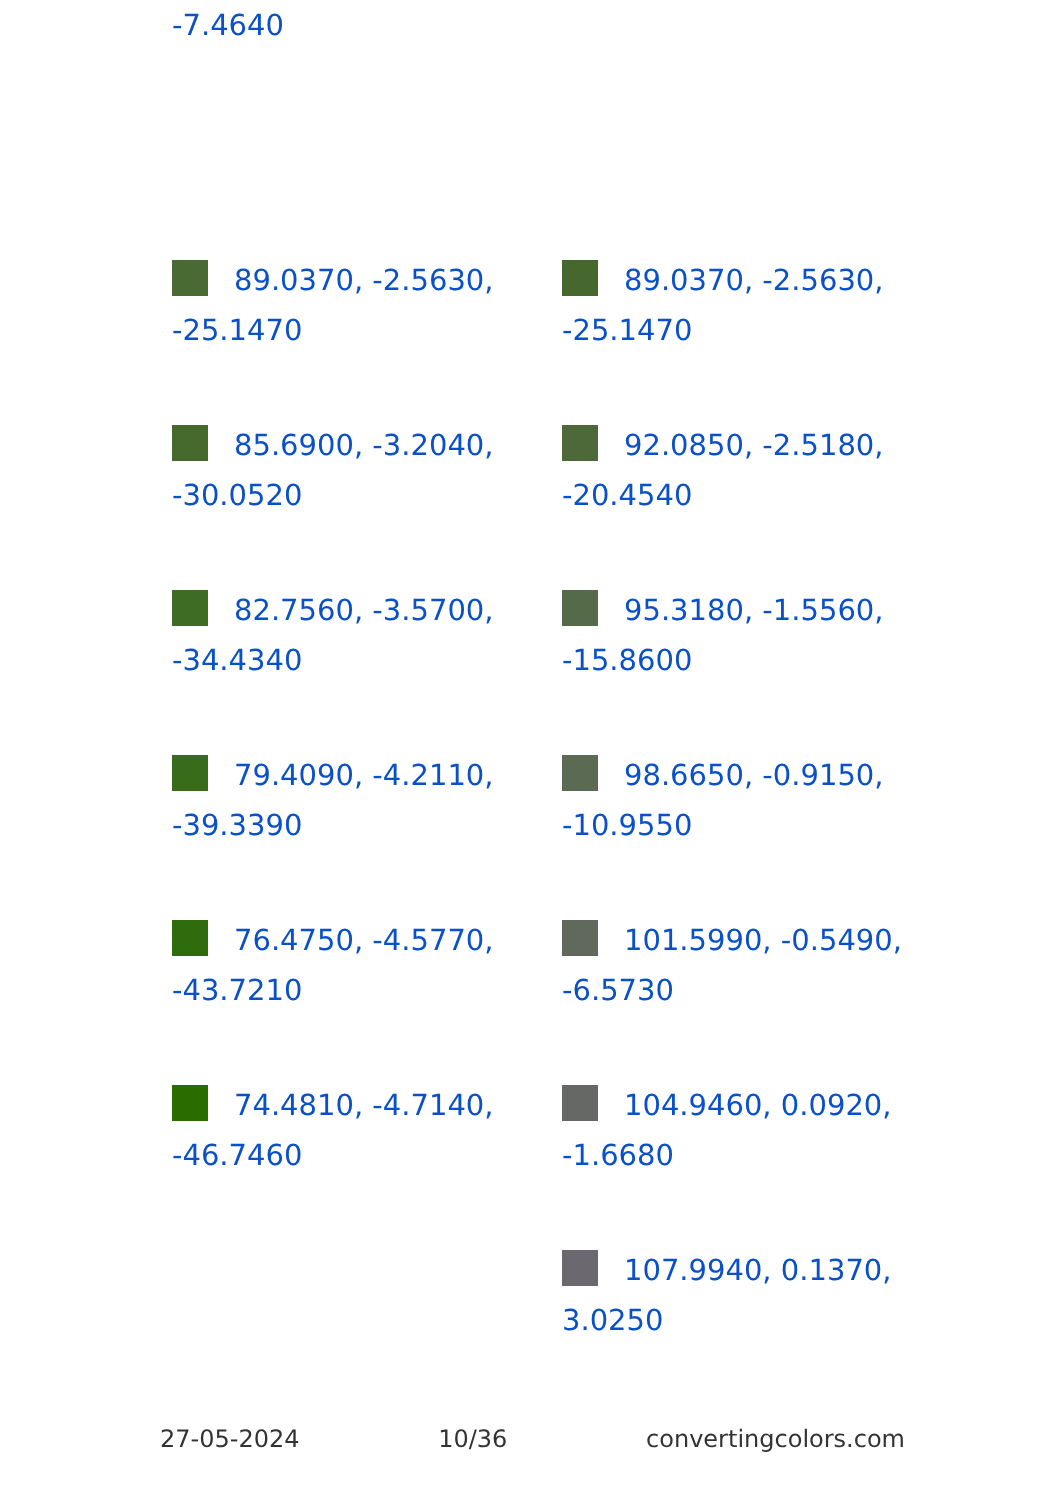-7.4640
89.0370, -2.5630, -25.1470
89.0370, -2.5630, -25.1470
85.6900, -3.2040, -30.0520
92.0850, -2.5180, -20.4540
82.7560, -3.5700, -34.4340
95.3180, -1.5560, -15.8600
79.4090, -4.2110, -39.3390
98.6650, -0.9150, -10.9550
76.4750, -4.5770, -43.7210
101.5990, -0.5490, -6.5730
74.4810, -4.7140, -46.7460
104.9460, 0.0920, -1.6680
107.9940, 0.1370, 3.0250
27-05-2024 10/36 convertingcolors.com